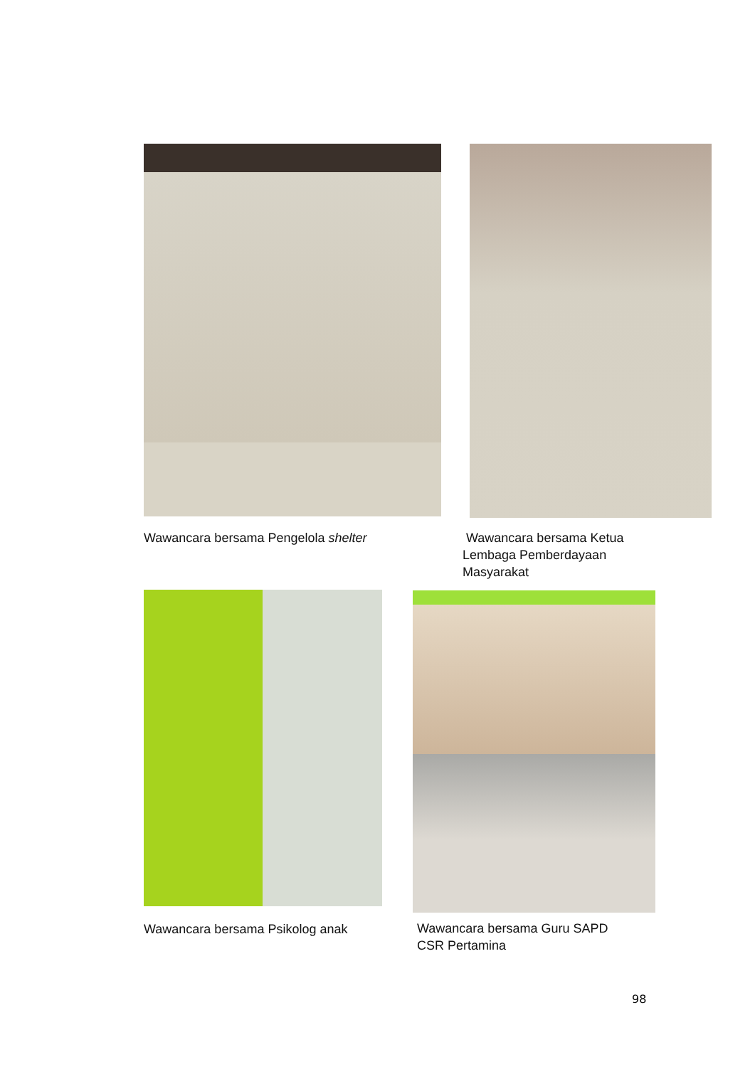Wawancara bersama Pengelola shelter
Wawancara bersama Ketua
Lembaga Pemberdayaan
Masyarakat
Wawancara bersama Psikolog anak
Wawancara bersama Guru SAPD
CSR Pertamina
98